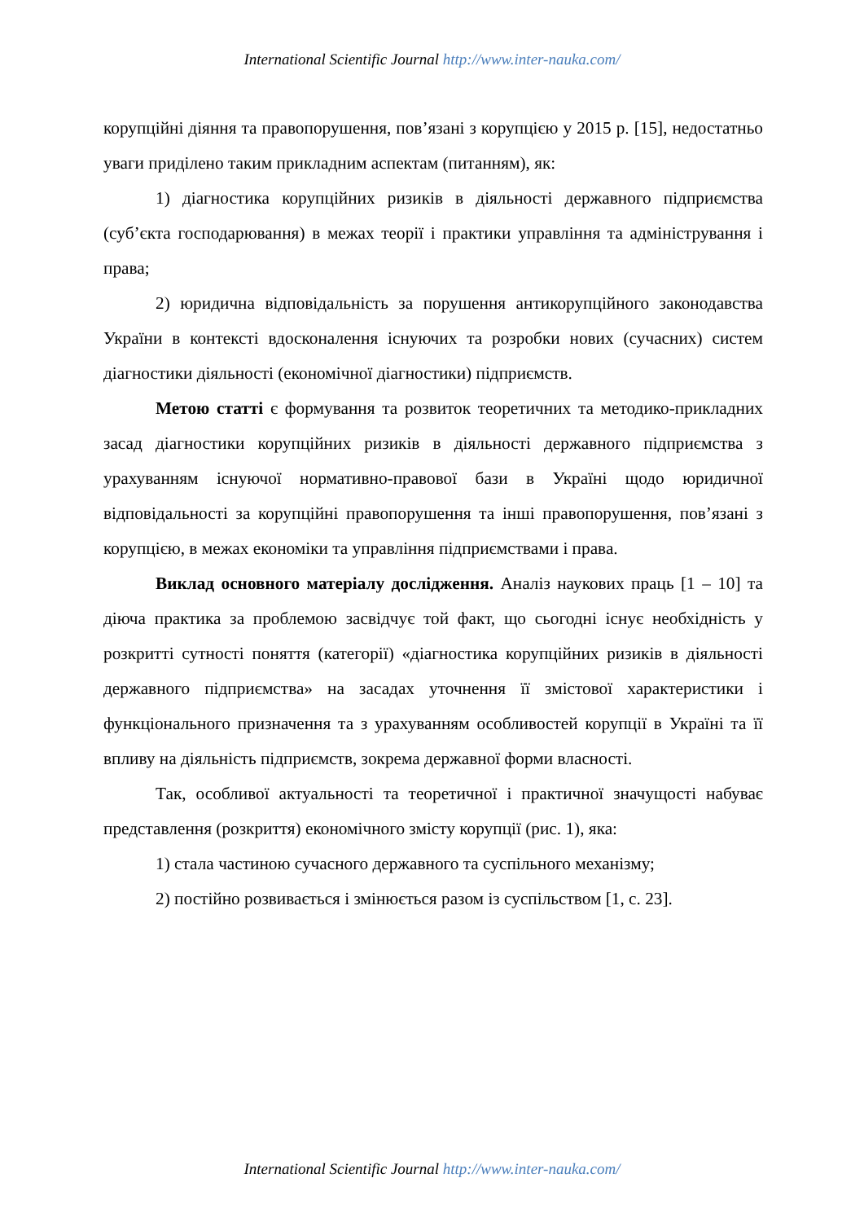International Scientific Journal http://www.inter-nauka.com/
корупційні діяння та правопорушення, пов’язані з корупцією у 2015 р. [15], недостатньо уваги приділено таким прикладним аспектам (питанням), як:
1) діагностика корупційних ризиків в діяльності державного підприємства (суб’єкта господарювання) в межах теорії і практики управління та адміністрування і права;
2) юридична відповідальність за порушення антикорупційного законодавства України в контексті вдосконалення існуючих та розробки нових (сучасних) систем діагностики діяльності (економічної діагностики) підприємств.
Метою статті є формування та розвиток теоретичних та методико-прикладних засад діагностики корупційних ризиків в діяльності державного підприємства з урахуванням існуючої нормативно-правової бази в Україні щодо юридичної відповідальності за корупційні правопорушення та інші правопорушення, пов’язані з корупцією, в межах економіки та управління підприємствами і права.
Виклад основного матеріалу дослідження. Аналіз наукових праць [1 – 10] та діюча практика за проблемою засвідчує той факт, що сьогодні існує необхідність у розкритті сутності поняття (категорії) «діагностика корупційних ризиків в діяльності державного підприємства» на засадах уточнення її змістової характеристики і функціонального призначення та з урахуванням особливостей корупції в Україні та її впливу на діяльність підприємств, зокрема державної форми власності.
Так, особливої актуальності та теоретичної і практичної значущості набуває представлення (розкриття) економічного змісту корупції (рис. 1), яка:
1) стала частиною сучасного державного та суспільного механізму;
2) постійно розвивається і змінюється разом із суспільством [1, с. 23].
International Scientific Journal http://www.inter-nauka.com/